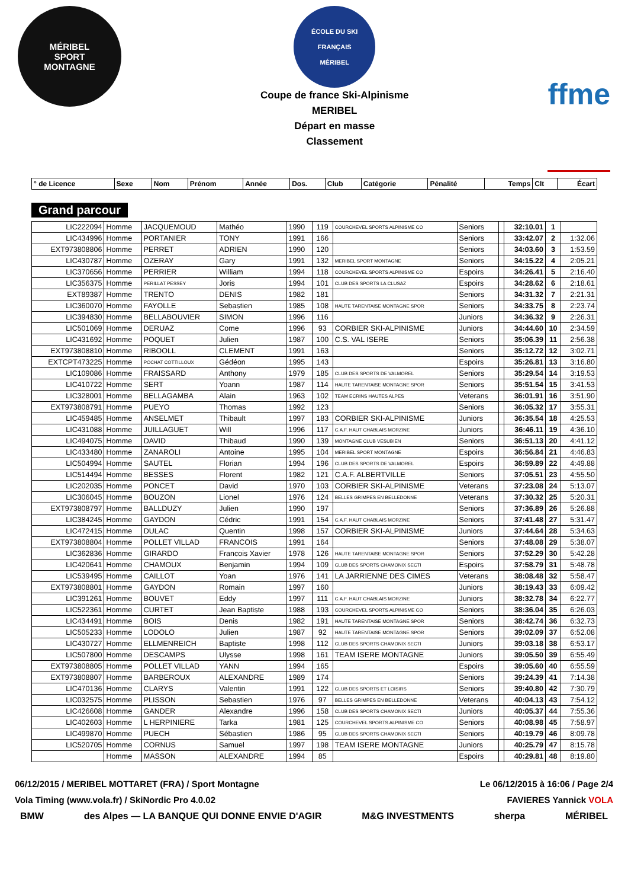MÉRIBEL
SPORT
MONTAGNE
ÉCOLE DU SKI FRANÇAIS
MÉRIBEL
Coupe de france Ski-Alpinisme
MERIBEL
Départ en masse
Classement
ffme
| ° de Licence | Sexe | Nom | Prénom | Année | Dos. | Club | Catégorie | Pénalité | Temps | Clt | Écart |
| --- | --- | --- | --- | --- | --- | --- | --- | --- | --- | --- | --- |
Grand parcour
| LIC222094 | Homme | JACQUEMOUD | Mathéo | 1990 | 119 | COURCHEVEL SPORTS ALPINISME CO | Seniors | | 32:10.01 | 1 | |
| LIC434996 | Homme | PORTANIER | TONY | 1991 | 166 | | Seniors | | 33:42.07 | 2 | 1:32.06 |
| EXT973808806 | Homme | PERRET | ADRIEN | 1990 | 120 | | Seniors | | 34:03.60 | 3 | 1:53.59 |
| LIC430787 | Homme | OZERAY | Gary | 1991 | 132 | MERIBEL SPORT MONTAGNE | Seniors | | 34:15.22 | 4 | 2:05.21 |
| LIC370656 | Homme | PERRIER | William | 1994 | 118 | COURCHEVEL SPORTS ALPINISME CO | Espoirs | | 34:26.41 | 5 | 2:16.40 |
| LIC356375 | Homme | PERILLAT PESSEY | Joris | 1994 | 101 | CLUB DES SPORTS LA CLUSAZ | Espoirs | | 34:28.62 | 6 | 2:18.61 |
| EXT89387 | Homme | TRENTO | DENIS | 1982 | 181 | | Seniors | | 34:31.32 | 7 | 2:21.31 |
| LIC360070 | Homme | FAYOLLE | Sebastien | 1985 | 108 | HAUTE TARENTAISE MONTAGNE SPOR | Seniors | | 34:33.75 | 8 | 2:23.74 |
| LIC394830 | Homme | BELLABOUVIER | SIMON | 1996 | 116 | | Juniors | | 34:36.32 | 9 | 2:26.31 |
| LIC501069 | Homme | DERUAZ | Come | 1996 | 93 | CORBIER SKI-ALPINISME | Juniors | | 34:44.60 | 10 | 2:34.59 |
| LIC431692 | Homme | POQUET | Julien | 1987 | 100 | C.S. VAL ISERE | Seniors | | 35:06.39 | 11 | 2:56.38 |
| EXT973808810 | Homme | RIBOOLL | CLEMENT | 1991 | 163 | | Seniors | | 35:12.72 | 12 | 3:02.71 |
| EXTCPT473225 | Homme | POCHAT COTTILLOUX | Gédéon | 1995 | 143 | | Espoirs | | 35:26.81 | 13 | 3:16.80 |
| LIC109086 | Homme | FRAISSARD | Anthony | 1979 | 185 | CLUB DES SPORTS DE VALMOREL | Seniors | | 35:29.54 | 14 | 3:19.53 |
| LIC410722 | Homme | SERT | Yoann | 1987 | 114 | HAUTE TARENTAISE MONTAGNE SPOR | Seniors | | 35:51.54 | 15 | 3:41.53 |
| LIC328001 | Homme | BELLAGAMBA | Alain | 1963 | 102 | TEAM ECRINS HAUTES ALPES | Veterans | | 36:01.91 | 16 | 3:51.90 |
| EXT973808791 | Homme | PUEYO | Thomas | 1992 | 123 | | Seniors | | 36:05.32 | 17 | 3:55.31 |
| LIC459485 | Homme | ANSELMET | Thibault | 1997 | 183 | CORBIER SKI-ALPINISME | Juniors | | 36:35.54 | 18 | 4:25.53 |
| LIC431088 | Homme | JUILLAGUET | Will | 1996 | 117 | C.A.F. HAUT CHABLAIS MORZINE | Juniors | | 36:46.11 | 19 | 4:36.10 |
| LIC494075 | Homme | DAVID | Thibaud | 1990 | 139 | MONTAGNE CLUB VESUBIEN | Seniors | | 36:51.13 | 20 | 4:41.12 |
| LIC433480 | Homme | ZANAROLI | Antoine | 1995 | 104 | MERIBEL SPORT MONTAGNE | Espoirs | | 36:56.84 | 21 | 4:46.83 |
| LIC504994 | Homme | SAUTEL | Florian | 1994 | 196 | CLUB DES SPORTS DE VALMOREL | Espoirs | | 36:59.89 | 22 | 4:49.88 |
| LIC514494 | Homme | BESSES | Florent | 1982 | 121 | C.A.F. ALBERTVILLE | Seniors | | 37:05.51 | 23 | 4:55.50 |
| LIC202035 | Homme | PONCET | David | 1970 | 103 | CORBIER SKI-ALPINISME | Veterans | | 37:23.08 | 24 | 5:13.07 |
| LIC306045 | Homme | BOUZON | Lionel | 1976 | 124 | BELLES GRIMPES EN BELLEDONNE | Veterans | | 37:30.32 | 25 | 5:20.31 |
| EXT973808797 | Homme | BALLDUZY | Julien | 1990 | 197 | | Seniors | | 37:36.89 | 26 | 5:26.88 |
| LIC384245 | Homme | GAYDON | Cédric | 1991 | 154 | C.A.F. HAUT CHABLAIS MORZINE | Seniors | | 37:41.48 | 27 | 5:31.47 |
| LIC472415 | Homme | DULAC | Quentin | 1998 | 157 | CORBIER SKI-ALPINISME | Juniors | | 37:44.64 | 28 | 5:34.63 |
| EXT973808804 | Homme | POLLET VILLAD | FRANCOIS | 1991 | 164 | | Seniors | | 37:48.08 | 29 | 5:38.07 |
| LIC362836 | Homme | GIRARDO | Francois Xavier | 1978 | 126 | HAUTE TARENTAISE MONTAGNE SPOR | Seniors | | 37:52.29 | 30 | 5:42.28 |
| LIC420641 | Homme | CHAMOUX | Benjamin | 1994 | 109 | CLUB DES SPORTS CHAMONIX SECTI | Espoirs | | 37:58.79 | 31 | 5:48.78 |
| LIC539495 | Homme | CAILLOT | Yoan | 1976 | 141 | LA JARRIENNE DES CIMES | Veterans | | 38:08.48 | 32 | 5:58.47 |
| EXT973808801 | Homme | GAYDON | Romain | 1997 | 160 | | Juniors | | 38:19.43 | 33 | 6:09.42 |
| LIC391261 | Homme | BOUVET | Eddy | 1997 | 111 | C.A.F. HAUT CHABLAIS MORZINE | Juniors | | 38:32.78 | 34 | 6:22.77 |
| LIC522361 | Homme | CURTET | Jean Baptiste | 1988 | 193 | COURCHEVEL SPORTS ALPINISME CO | Seniors | | 38:36.04 | 35 | 6:26.03 |
| LIC434491 | Homme | BOIS | Denis | 1982 | 191 | HAUTE TARENTAISE MONTAGNE SPOR | Seniors | | 38:42.74 | 36 | 6:32.73 |
| LIC505233 | Homme | LODOLO | Julien | 1987 | 92 | HAUTE TARENTAISE MONTAGNE SPOR | Seniors | | 39:02.09 | 37 | 6:52.08 |
| LIC430727 | Homme | ELLMENREICH | Baptiste | 1998 | 112 | CLUB DES SPORTS CHAMONIX SECTI | Juniors | | 39:03.18 | 38 | 6:53.17 |
| LIC507800 | Homme | DESCAMPS | Ulysse | 1998 | 161 | TEAM ISERE MONTAGNE | Juniors | | 39:05.50 | 39 | 6:55.49 |
| EXT973808805 | Homme | POLLET VILLAD | YANN | 1994 | 165 | | Espoirs | | 39:05.60 | 40 | 6:55.59 |
| EXT973808807 | Homme | BARBEROUX | ALEXANDRE | 1989 | 174 | | Seniors | | 39:24.39 | 41 | 7:14.38 |
| LIC470136 | Homme | CLARYS | Valentin | 1991 | 122 | CLUB DES SPORTS ET LOISIRS | Seniors | | 39:40.80 | 42 | 7:30.79 |
| LIC032575 | Homme | PLISSON | Sebastien | 1976 | 97 | BELLES GRIMPES EN BELLEDONNE | Veterans | | 40:04.13 | 43 | 7:54.12 |
| LIC426608 | Homme | GANDER | Alexandre | 1996 | 158 | CLUB DES SPORTS CHAMONIX SECTI | Juniors | | 40:05.37 | 44 | 7:55.36 |
| LIC402603 | Homme | L HERPINIERE | Tarka | 1981 | 125 | COURCHEVEL SPORTS ALPINISME CO | Seniors | | 40:08.98 | 45 | 7:58.97 |
| LIC499870 | Homme | PUECH | Sébastien | 1986 | 95 | CLUB DES SPORTS CHAMONIX SECTI | Seniors | | 40:19.79 | 46 | 8:09.78 |
| LIC520705 | Homme | CORNUS | Samuel | 1997 | 198 | TEAM ISERE MONTAGNE | Juniors | | 40:25.79 | 47 | 8:15.78 |
| | Homme | MASSON | ALEXANDRE | 1994 | 85 | | Espoirs | | 40:29.81 | 48 | 8:19.80 |
06/12/2015 / MERIBEL MOTTARET (FRA) / Sport Montagne Le 06/12/2015 à 16:06 / Page 2/4
Vola Timing (www.vola.fr) / SkiNordic Pro 4.0.02 FAVIERES Yannick VOLA
BMW des Alpes — LA BANQUE QUI DONNE ENVIE D'AGIR M&G INVESTMENTS sherpa MÉRIBEL